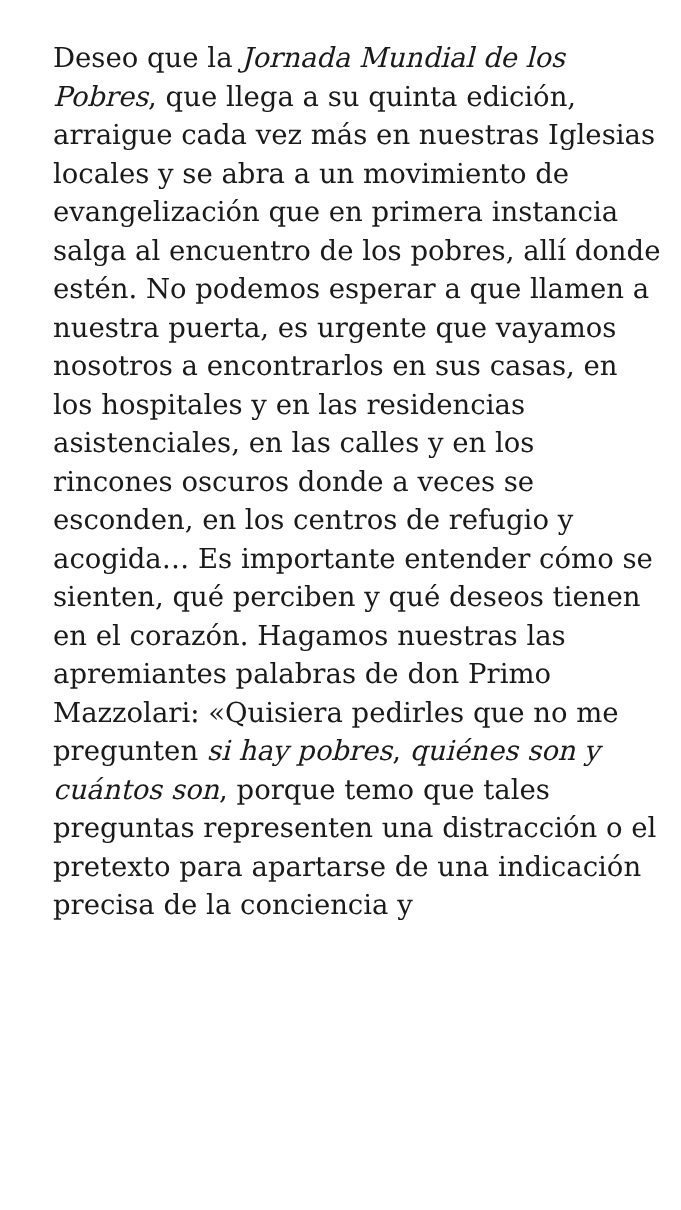Deseo que la Jornada Mundial de los Pobres, que llega a su quinta edición, arraigue cada vez más en nuestras Iglesias locales y se abra a un movimiento de evangelización que en primera instancia salga al encuentro de los pobres, allí donde estén. No podemos esperar a que llamen a nuestra puerta, es urgente que vayamos nosotros a encontrarlos en sus casas, en los hospitales y en las residencias asistenciales, en las calles y en los rincones oscuros donde a veces se esconden, en los centros de refugio y acogida… Es importante entender cómo se sienten, qué perciben y qué deseos tienen en el corazón. Hagamos nuestras las apremiantes palabras de don Primo Mazzolari: «Quisiera pedirles que no me pregunten si hay pobres, quiénes son y cuántos son, porque temo que tales preguntas representen una distracción o el pretexto para apartarse de una indicación precisa de la conciencia y